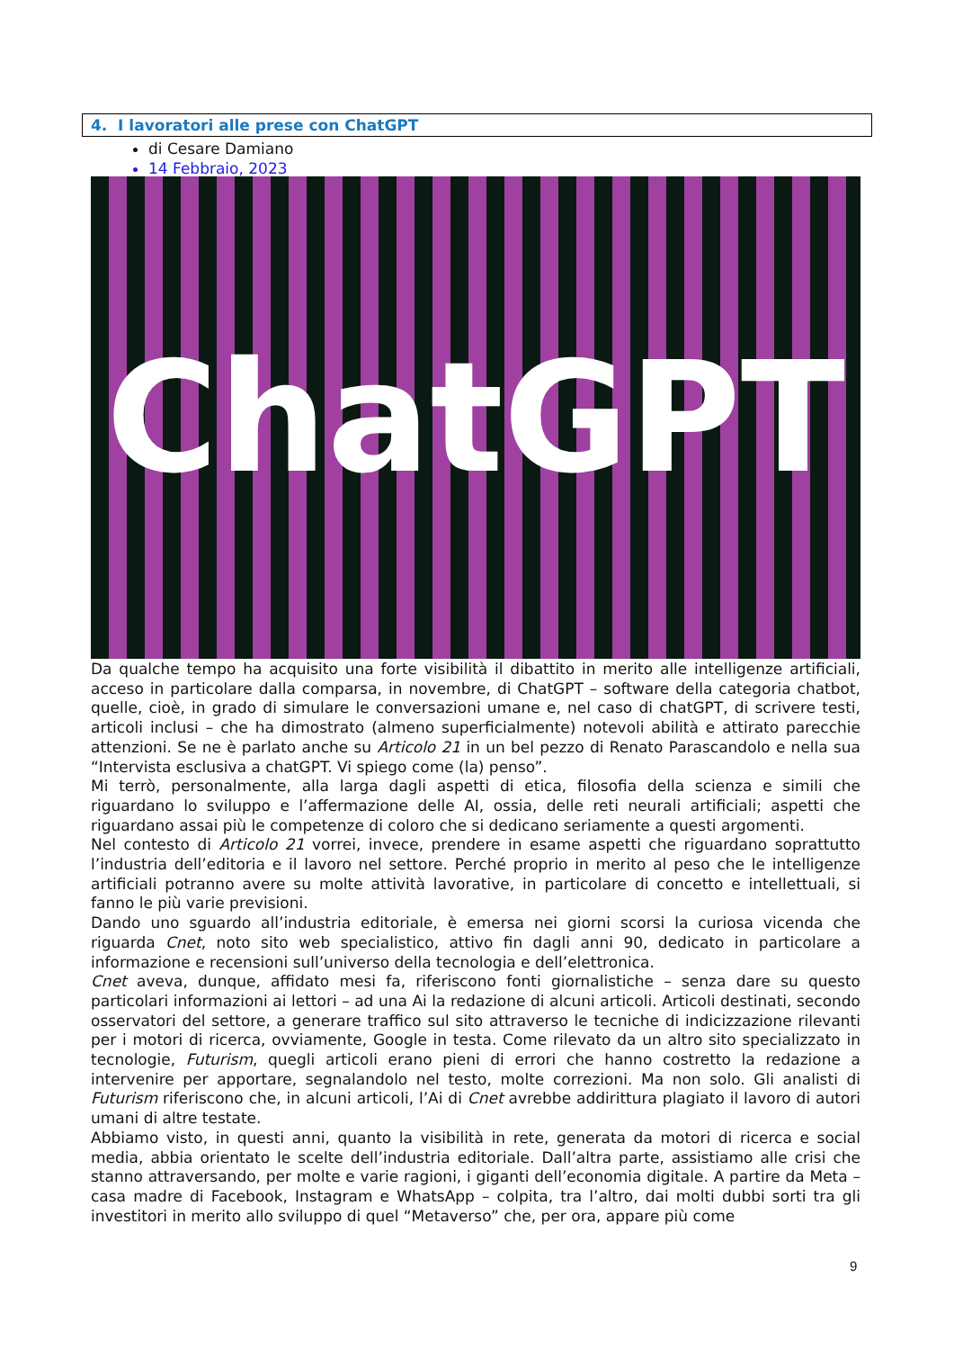4. I lavoratori alle prese con ChatGPT
di Cesare Damiano
14 Febbraio, 2023
ChatGPT
Da qualche tempo ha acquisito una forte visibilità il dibattito in merito alle intelligenze artificiali, acceso in particolare dalla comparsa, in novembre, di ChatGPT – software della categoria chatbot, quelle, cioè, in grado di simulare le conversazioni umane e, nel caso di chatGPT, di scrivere testi, articoli inclusi – che ha dimostrato (almeno superficialmente) notevoli abilità e attirato parecchie attenzioni. Se ne è parlato anche su Articolo 21 in un bel pezzo di Renato Parascandolo e nella sua “Intervista esclusiva a chatGPT. Vi spiego come (la) penso”.
Mi terrò, personalmente, alla larga dagli aspetti di etica, filosofia della scienza e simili che riguardano lo sviluppo e l’affermazione delle AI, ossia, delle reti neurali artificiali; aspetti che riguardano assai più le competenze di coloro che si dedicano seriamente a questi argomenti.
Nel contesto di Articolo 21 vorrei, invece, prendere in esame aspetti che riguardano soprattutto l’industria dell’editoria e il lavoro nel settore. Perché proprio in merito al peso che le intelligenze artificiali potranno avere su molte attività lavorative, in particolare di concetto e intellettuali, si fanno le più varie previsioni.
Dando uno sguardo all’industria editoriale, è emersa nei giorni scorsi la curiosa vicenda che riguarda Cnet, noto sito web specialistico, attivo fin dagli anni 90, dedicato in particolare a informazione e recensioni sull’universo della tecnologia e dell’elettronica.
Cnet aveva, dunque, affidato mesi fa, riferiscono fonti giornalistiche – senza dare su questo particolari informazioni ai lettori – ad una Ai la redazione di alcuni articoli. Articoli destinati, secondo osservatori del settore, a generare traffico sul sito attraverso le tecniche di indicizzazione rilevanti per i motori di ricerca, ovviamente, Google in testa. Come rilevato da un altro sito specializzato in tecnologie, Futurism, quegli articoli erano pieni di errori che hanno costretto la redazione a intervenire per apportare, segnalandolo nel testo, molte correzioni. Ma non solo. Gli analisti di Futurism riferiscono che, in alcuni articoli, l’Ai di Cnet avrebbe addirittura plagiato il lavoro di autori umani di altre testate.
Abbiamo visto, in questi anni, quanto la visibilità in rete, generata da motori di ricerca e social media, abbia orientato le scelte dell’industria editoriale. Dall’altra parte, assistiamo alle crisi che stanno attraversando, per molte e varie ragioni, i giganti dell’economia digitale. A partire da Meta – casa madre di Facebook, Instagram e WhatsApp – colpita, tra l’altro, dai molti dubbi sorti tra gli investitori in merito allo sviluppo di quel “Metaverso” che, per ora, appare più come
9